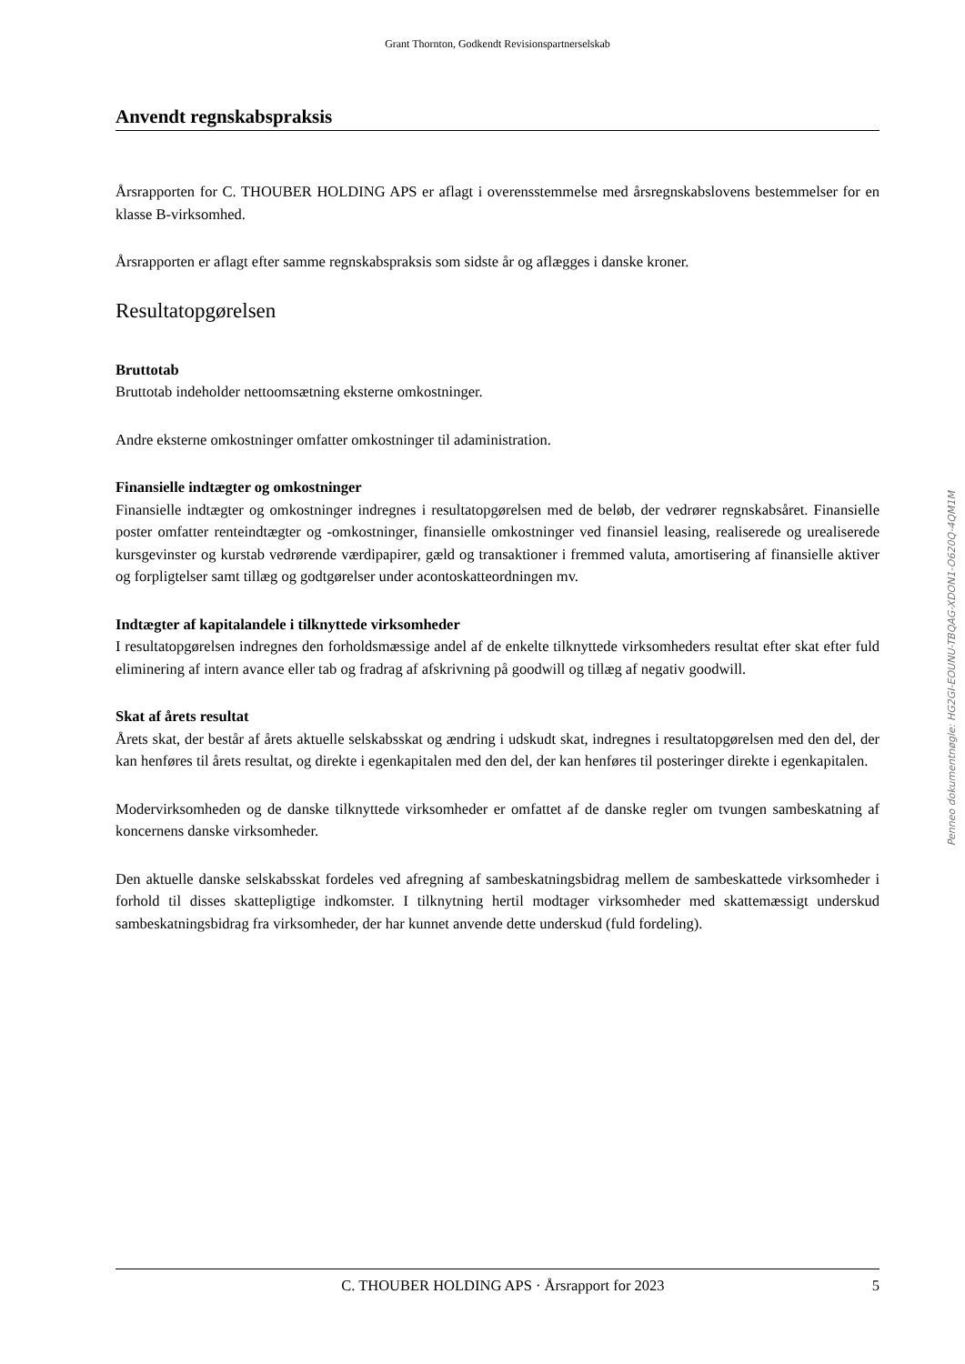Grant Thornton, Godkendt Revisionspartnerselskab
Anvendt regnskabspraksis
Årsrapporten for C. THOUBER HOLDING APS er aflagt i overensstemmelse med årsregnskabslovens bestemmelser for en klasse B-virksomhed.
Årsrapporten er aflagt efter samme regnskabspraksis som sidste år og aflægges i danske kroner.
Resultatopgørelsen
Bruttotab
Bruttotab indeholder nettoomsætning eksterne omkostninger.
Andre eksterne omkostninger omfatter omkostninger til adaministration.
Finansielle indtægter og omkostninger
Finansielle indtægter og omkostninger indregnes i resultatopgørelsen med de beløb, der vedrører regnskabsåret. Finansielle poster omfatter renteindtægter og -omkostninger, finansielle omkostninger ved finansiel leasing, realiserede og urealiserede kursgevinster og kurstab vedrørende værdipapirer, gæld og transaktioner i fremmed valuta, amortisering af finansielle aktiver og forpligtelser samt tillæg og godtgørelser under acontoskatteordningen mv.
Indtægter af kapitalandele i tilknyttede virksomheder
I resultatopgørelsen indregnes den forholdsmæssige andel af de enkelte tilknyttede virksomheders resultat efter skat efter fuld eliminering af intern avance eller tab og fradrag af afskrivning på goodwill og tillæg af negativ goodwill.
Skat af årets resultat
Årets skat, der består af årets aktuelle selskabsskat og ændring i udskudt skat, indregnes i resultatopgørelsen med den del, der kan henføres til årets resultat, og direkte i egenkapitalen med den del, der kan henføres til posteringer direkte i egenkapitalen.
Modervirksomheden og de danske tilknyttede virksomheder er omfattet af de danske regler om tvungen sambeskatning af koncernens danske virksomheder.
Den aktuelle danske selskabsskat fordeles ved afregning af sambeskatningsbidrag mellem de sambeskattede virksomheder i forhold til disses skattepligtige indkomster. I tilknytning hertil modtager virksomheder med skattemæssigt underskud sambeskatningsbidrag fra virksomheder, der har kunnet anvende dette underskud (fuld fordeling).
Penneo dokumentnøgle: HG2GI-EOUNU-TBQAG-XDON1-O620Q-4QM1M
C. THOUBER HOLDING APS · Årsrapport for 2023 5